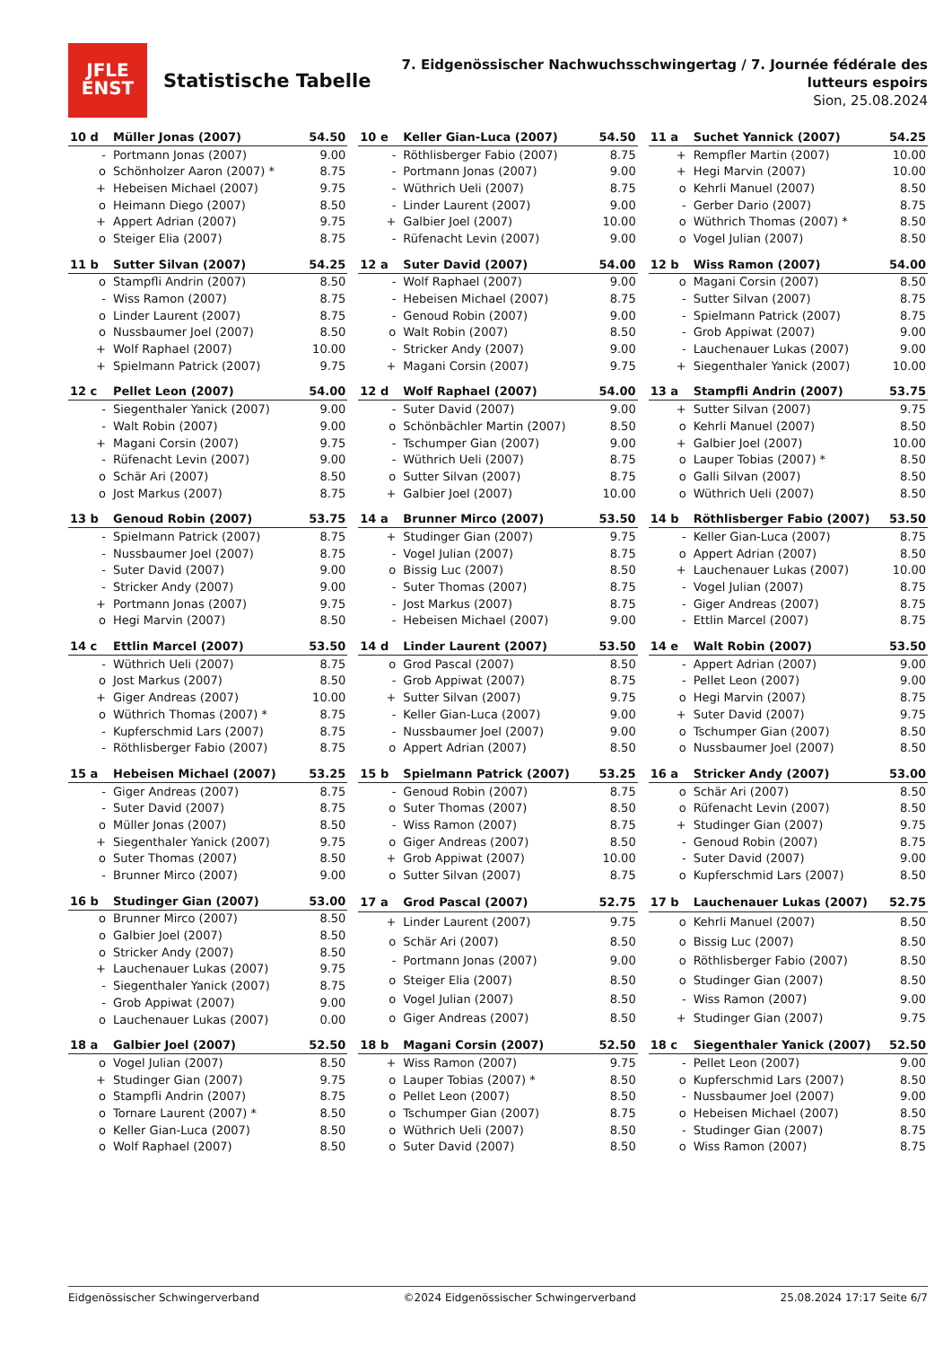JFLE
ENST
Statistische Tabelle
7. Eidgenössischer Nachwuchsschwingertag / 7. Journée fédérale des lutteurs espoirs
Sion, 25.08.2024
| 10 d | Müller Jonas (2007) | 54.50 |
| --- | --- | --- |
| - | Portmann Jonas (2007) | 9.00 |
| o | Schönholzer Aaron (2007) * | 8.75 |
| + | Hebeisen Michael (2007) | 9.75 |
| o | Heimann Diego (2007) | 8.50 |
| + | Appert Adrian (2007) | 9.75 |
| o | Steiger Elia (2007) | 8.75 |
| 10 e | Keller Gian-Luca (2007) | 54.50 |
| --- | --- | --- |
| - | Röthlisberger Fabio (2007) | 8.75 |
| - | Portmann Jonas (2007) | 9.00 |
| - | Wüthrich Ueli (2007) | 8.75 |
| - | Linder Laurent (2007) | 9.00 |
| + | Galbier Joel (2007) | 10.00 |
| - | Rüfenacht Levin (2007) | 9.00 |
| 11 a | Suchet Yannick (2007) | 54.25 |
| --- | --- | --- |
| + | Rempfler Martin (2007) | 10.00 |
| + | Hegi Marvin (2007) | 10.00 |
| o | Kehrli Manuel (2007) | 8.50 |
| - | Gerber Dario (2007) | 8.75 |
| o | Wüthrich Thomas (2007) * | 8.50 |
| o | Vogel Julian (2007) | 8.50 |
| 11 b | Sutter Silvan (2007) | 54.25 |
| --- | --- | --- |
| o | Stampfli Andrin (2007) | 8.50 |
| - | Wiss Ramon (2007) | 8.75 |
| o | Linder Laurent (2007) | 8.75 |
| o | Nussbaumer Joel (2007) | 8.50 |
| + | Wolf Raphael (2007) | 10.00 |
| + | Spielmann Patrick (2007) | 9.75 |
| 12 a | Suter David (2007) | 54.00 |
| --- | --- | --- |
| - | Wolf Raphael (2007) | 9.00 |
| - | Hebeisen Michael (2007) | 8.75 |
| - | Genoud Robin (2007) | 9.00 |
| o | Walt Robin (2007) | 8.50 |
| - | Stricker Andy (2007) | 9.00 |
| + | Magani Corsin (2007) | 9.75 |
| 12 b | Wiss Ramon (2007) | 54.00 |
| --- | --- | --- |
| o | Magani Corsin (2007) | 8.50 |
| - | Sutter Silvan (2007) | 8.75 |
| - | Spielmann Patrick (2007) | 8.75 |
| - | Grob Appiwat (2007) | 9.00 |
| - | Lauchenauer Lukas (2007) | 9.00 |
| + | Siegenthaler Yanick (2007) | 10.00 |
| 12 c | Pellet Leon (2007) | 54.00 |
| --- | --- | --- |
| - | Siegenthaler Yanick (2007) | 9.00 |
| - | Walt Robin (2007) | 9.00 |
| + | Magani Corsin (2007) | 9.75 |
| - | Rüfenacht Levin (2007) | 9.00 |
| o | Schär Ari (2007) | 8.50 |
| o | Jost Markus (2007) | 8.75 |
| 12 d | Wolf Raphael (2007) | 54.00 |
| --- | --- | --- |
| - | Suter David (2007) | 9.00 |
| o | Schönbächler Martin (2007) | 8.50 |
| - | Tschumper Gian (2007) | 9.00 |
| - | Wüthrich Ueli (2007) | 8.75 |
| o | Sutter Silvan (2007) | 8.75 |
| + | Galbier Joel (2007) | 10.00 |
| 13 a | Stampfli Andrin (2007) | 53.75 |
| --- | --- | --- |
| + | Sutter Silvan (2007) | 9.75 |
| o | Kehrli Manuel (2007) | 8.50 |
| + | Galbier Joel (2007) | 10.00 |
| o | Lauper Tobias (2007) * | 8.50 |
| o | Galli Silvan (2007) | 8.50 |
| o | Wüthrich Ueli (2007) | 8.50 |
| 13 b | Genoud Robin (2007) | 53.75 |
| --- | --- | --- |
| - | Spielmann Patrick (2007) | 8.75 |
| - | Nussbaumer Joel (2007) | 8.75 |
| - | Suter David (2007) | 9.00 |
| - | Stricker Andy (2007) | 9.00 |
| + | Portmann Jonas (2007) | 9.75 |
| o | Hegi Marvin (2007) | 8.50 |
| 14 a | Brunner Mirco (2007) | 53.50 |
| --- | --- | --- |
| + | Studinger Gian (2007) | 9.75 |
| - | Vogel Julian (2007) | 8.75 |
| o | Bissig Luc (2007) | 8.50 |
| - | Suter Thomas (2007) | 8.75 |
| - | Jost Markus (2007) | 8.75 |
| - | Hebeisen Michael (2007) | 9.00 |
| 14 b | Röthlisberger Fabio (2007) | 53.50 |
| --- | --- | --- |
| - | Keller Gian-Luca (2007) | 8.75 |
| o | Appert Adrian (2007) | 8.50 |
| + | Lauchenauer Lukas (2007) | 10.00 |
| - | Vogel Julian (2007) | 8.75 |
| - | Giger Andreas (2007) | 8.75 |
| - | Ettlin Marcel (2007) | 8.75 |
| 14 c | Ettlin Marcel (2007) | 53.50 |
| --- | --- | --- |
| - | Wüthrich Ueli (2007) | 8.75 |
| o | Jost Markus (2007) | 8.50 |
| + | Giger Andreas (2007) | 10.00 |
| o | Wüthrich Thomas (2007) * | 8.75 |
| - | Kupferschmid Lars (2007) | 8.75 |
| - | Röthlisberger Fabio (2007) | 8.75 |
| 14 d | Linder Laurent (2007) | 53.50 |
| --- | --- | --- |
| o | Grod Pascal (2007) | 8.50 |
| - | Grob Appiwat (2007) | 8.75 |
| + | Sutter Silvan (2007) | 9.75 |
| - | Keller Gian-Luca (2007) | 9.00 |
| - | Nussbaumer Joel (2007) | 9.00 |
| o | Appert Adrian (2007) | 8.50 |
| 14 e | Walt Robin (2007) | 53.50 |
| --- | --- | --- |
| - | Appert Adrian (2007) | 9.00 |
| - | Pellet Leon (2007) | 9.00 |
| o | Hegi Marvin (2007) | 8.75 |
| + | Suter David (2007) | 9.75 |
| o | Tschumper Gian (2007) | 8.50 |
| o | Nussbaumer Joel (2007) | 8.50 |
| 15 a | Hebeisen Michael (2007) | 53.25 |
| --- | --- | --- |
| - | Giger Andreas (2007) | 8.75 |
| - | Suter David (2007) | 8.75 |
| o | Müller Jonas (2007) | 8.50 |
| + | Siegenthaler Yanick (2007) | 9.75 |
| o | Suter Thomas (2007) | 8.50 |
| - | Brunner Mirco (2007) | 9.00 |
| 15 b | Spielmann Patrick (2007) | 53.25 |
| --- | --- | --- |
| - | Genoud Robin (2007) | 8.75 |
| o | Suter Thomas (2007) | 8.50 |
| - | Wiss Ramon (2007) | 8.75 |
| o | Giger Andreas (2007) | 8.50 |
| + | Grob Appiwat (2007) | 10.00 |
| o | Sutter Silvan (2007) | 8.75 |
| 16 a | Stricker Andy (2007) | 53.00 |
| --- | --- | --- |
| o | Schär Ari (2007) | 8.50 |
| o | Rüfenacht Levin (2007) | 8.50 |
| + | Studinger Gian (2007) | 9.75 |
| - | Genoud Robin (2007) | 8.75 |
| - | Suter David (2007) | 9.00 |
| o | Kupferschmid Lars (2007) | 8.50 |
| 16 b | Studinger Gian (2007) | 53.00 |
| --- | --- | --- |
| o | Brunner Mirco (2007) | 8.50 |
| o | Galbier Joel (2007) | 8.50 |
| o | Stricker Andy (2007) | 8.50 |
| + | Lauchenauer Lukas (2007) | 9.75 |
| - | Siegenthaler Yanick (2007) | 8.75 |
| - | Grob Appiwat (2007) | 9.00 |
| o | Lauchenauer Lukas (2007) | 0.00 |
| 17 a | Grod Pascal (2007) | 52.75 |
| --- | --- | --- |
| + | Linder Laurent (2007) | 9.75 |
| o | Schär Ari (2007) | 8.50 |
| - | Portmann Jonas (2007) | 9.00 |
| o | Steiger Elia (2007) | 8.50 |
| o | Vogel Julian (2007) | 8.50 |
| o | Giger Andreas (2007) | 8.50 |
| 17 b | Lauchenauer Lukas (2007) | 52.75 |
| --- | --- | --- |
| o | Kehrli Manuel (2007) | 8.50 |
| o | Bissig Luc (2007) | 8.50 |
| o | Röthlisberger Fabio (2007) | 8.50 |
| o | Studinger Gian (2007) | 8.50 |
| - | Wiss Ramon (2007) | 9.00 |
| + | Studinger Gian (2007) | 9.75 |
| 18 a | Galbier Joel (2007) | 52.50 |
| --- | --- | --- |
| o | Vogel Julian (2007) | 8.50 |
| + | Studinger Gian (2007) | 9.75 |
| o | Stampfli Andrin (2007) | 8.75 |
| o | Tornare Laurent (2007) * | 8.50 |
| o | Keller Gian-Luca (2007) | 8.50 |
| o | Wolf Raphael (2007) | 8.50 |
| 18 b | Magani Corsin (2007) | 52.50 |
| --- | --- | --- |
| + | Wiss Ramon (2007) | 9.75 |
| o | Lauper Tobias (2007) * | 8.50 |
| o | Pellet Leon (2007) | 8.50 |
| o | Tschumper Gian (2007) | 8.75 |
| o | Wüthrich Ueli (2007) | 8.50 |
| o | Suter David (2007) | 8.50 |
| 18 c | Siegenthaler Yanick (2007) | 52.50 |
| --- | --- | --- |
| - | Pellet Leon (2007) | 9.00 |
| o | Kupferschmid Lars (2007) | 8.50 |
| - | Nussbaumer Joel (2007) | 9.00 |
| o | Hebeisen Michael (2007) | 8.50 |
| - | Studinger Gian (2007) | 8.75 |
| o | Wiss Ramon (2007) | 8.75 |
Eidgenössischer Schwingerverband ©2024 Eidgenössischer Schwingerverband 25.08.2024 17:17 Seite 6/7